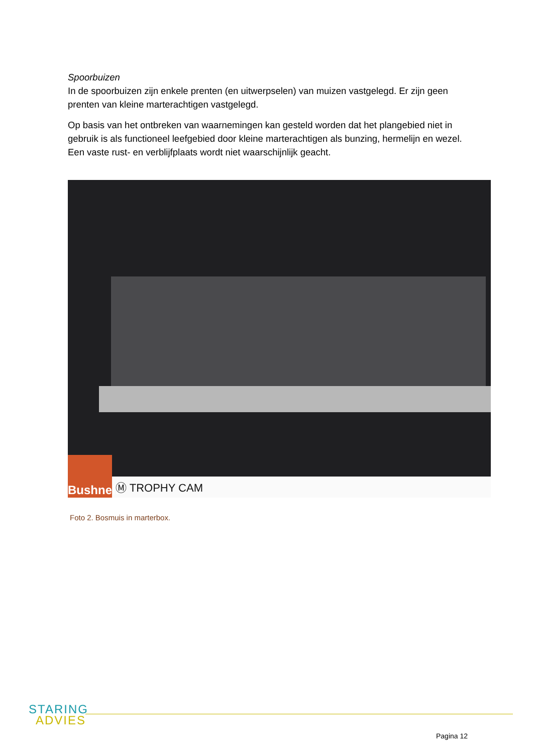Spoorbuizen
In de spoorbuizen zijn enkele prenten (en uitwerpselen) van muizen vastgelegd. Er zijn geen prenten van kleine marterachtigen vastgelegd.
Op basis van het ontbreken van waarnemingen kan gesteld worden dat het plangebied niet in gebruik is als functioneel leefgebied door kleine marterachtigen als bunzing, hermelijn en wezel. Een vaste rust- en verblijfplaats wordt niet waarschijnlijk geacht.
Bushnell
Ⓜ TROPHY CAM
Foto 2. Bosmuis in marterbox.
STARING
ADVIES
Pagina 12